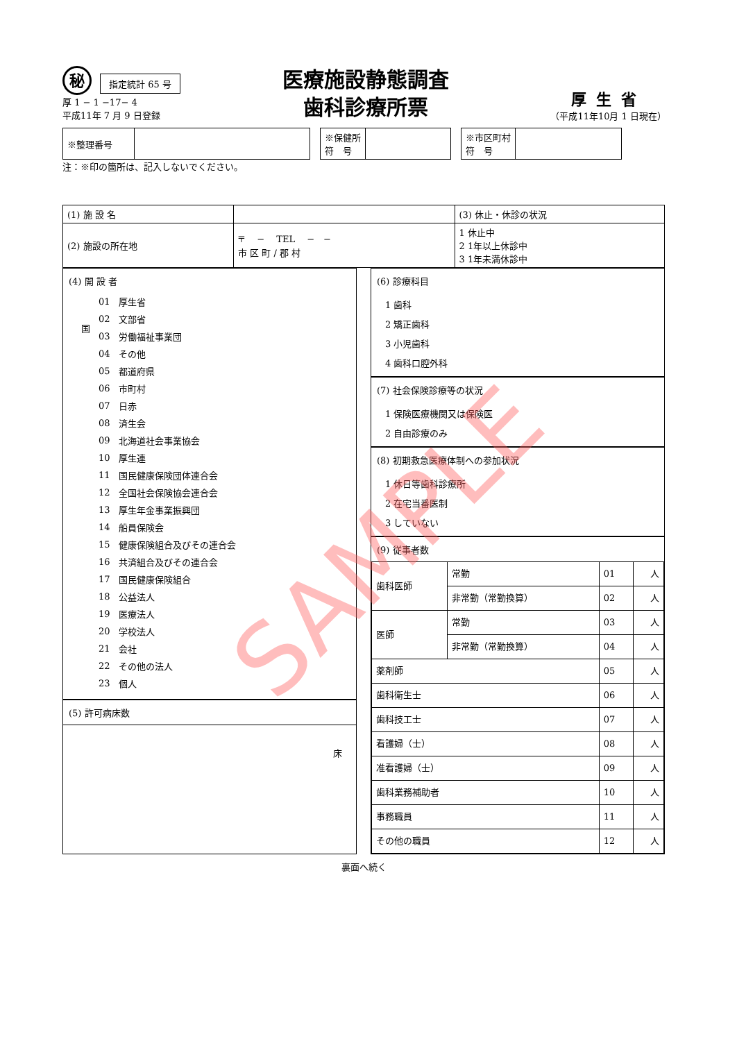秘指定統計 65 号
厚 1 − 1 −17− 4
平成11年 7 月 9 日登録
医療施設静態調査
歯科診療所票
厚生省
（平成11年10月 1 日現在）
| ※整理番号 | |
| ※保健所 符 号 | |
| ※市区町村 符 号 | |
注：※印の箇所は、記入しないでください。
| (1) 施 設 名 | | (3) 休止・休診の状況 |
| (2) 施設の所在地 | 〒 − TEL − − 市 区 町 / 郡 村 | 1 休止中 2 1年以上休診中 3 1年未満休診中 |
(4) 開 設 者
| 国 | 01 | 厚生省 |
| | 02 | 文部省 |
| | 03 | 労働福祉事業団 |
| | 04 | その他 |
| | 05 | 都道府県 |
| | 06 | 市町村 |
| | 07 | 日赤 |
| | 08 | 済生会 |
| | 09 | 北海道社会事業協会 |
| | 10 | 厚生連 |
| | 11 | 国民健康保険団体連合会 |
| | 12 | 全国社会保険協会連合会 |
| | 13 | 厚生年金事業振興団 |
| | 14 | 船員保険会 |
| | 15 | 健康保険組合及びその連合会 |
| | 16 | 共済組合及びその連合会 |
| | 17 | 国民健康保険組合 |
| | 18 | 公益法人 |
| | 19 | 医療法人 |
| | 20 | 学校法人 |
| | 21 | 会社 |
| | 22 | その他の法人 |
| | 23 | 個人 |
(5) 許可病床数
床
(6) 診療科目
1 歯科
2 矯正歯科
3 小児歯科
4 歯科口腔外科
(7) 社会保険診療等の状況
1 保険医療機関又は保険医
2 自由診療のみ
(8) 初期救急医療体制への参加状況
1 休日等歯科診療所
2 在宅当番医制
3 していない
(9) 従事者数
| 歯科医師 | 常勤 | 01 | 人 |
| | 非常勤（常勤換算） | 02 | 人 |
| 医師 | 常勤 | 03 | 人 |
| | 非常勤（常勤換算） | 04 | 人 |
| 薬剤師 | | 05 | 人 |
| 歯科衛生士 | | 06 | 人 |
| 歯科技工士 | | 07 | 人 |
| 看護婦（士） | | 08 | 人 |
| 准看護婦（士） | | 09 | 人 |
| 歯科業務補助者 | | 10 | 人 |
| 事務職員 | | 11 | 人 |
| その他の職員 | | 12 | 人 |
裏面へ続く
SAMPLE